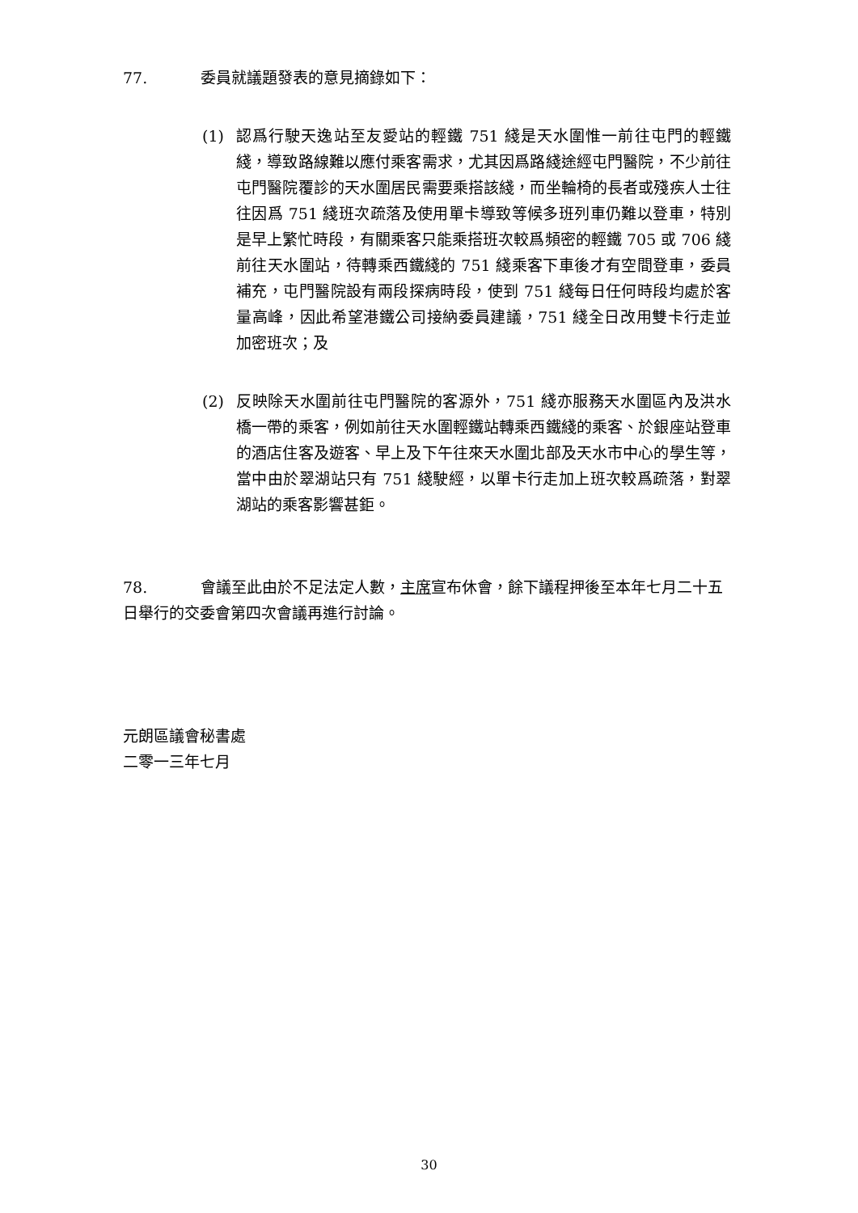77. 委員就議題發表的意見摘錄如下：
(1) 認爲行駛天逸站至友愛站的輕鐵 751 綫是天水圍惟一前往屯門的輕鐵綫，導致路線難以應付乘客需求，尤其因爲路綫途經屯門醫院，不少前往屯門醫院覆診的天水圍居民需要乘搭該綫，而坐輪椅的長者或殘疾人士往往因爲 751 綫班次疏落及使用單卡導致等候多班列車仍難以登車，特別是早上繁忙時段，有關乘客只能乘搭班次較爲頻密的輕鐵 705 或 706 綫前往天水圍站，待轉乘西鐵綫的 751 綫乘客下車後才有空間登車，委員補充，屯門醫院設有兩段探病時段，使到 751 綫每日任何時段均處於客量高峰，因此希望港鐵公司接納委員建議，751 綫全日改用雙卡行走並加密班次；及
(2) 反映除天水圍前往屯門醫院的客源外，751 綫亦服務天水圍區內及洪水橋一帶的乘客，例如前往天水圍輕鐵站轉乘西鐵綫的乘客、於銀座站登車的酒店住客及遊客、早上及下午往來天水圍北部及天水市中心的學生等，當中由於翠湖站只有 751 綫駛經，以單卡行走加上班次較爲疏落，對翠湖站的乘客影響甚鉅。
78. 會議至此由於不足法定人數，主席宣布休會，餘下議程押後至本年七月二十五日舉行的交委會第四次會議再進行討論。
元朗區議會秘書處
二零一三年七月
30